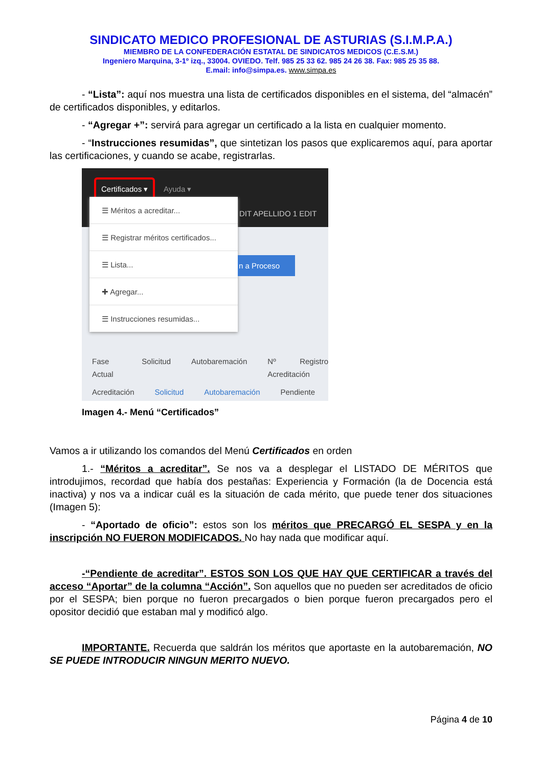SINDICATO MEDICO PROFESIONAL DE ASTURIAS (S.I.M.P.A.)
MIEMBRO DE LA CONFEDERACIÓN ESTATAL DE SINDICATOS MEDICOS (C.E.S.M.)
Ingeniero Marquina, 3-1º izq., 33004. OVIEDO. Telf. 985 25 33 62. 985 24 26 38. Fax: 985 25 35 88.
E.mail: info@simpa.es. www.simpa.es
- “Lista”: aquí nos muestra una lista de certificados disponibles en el sistema, del “almacén” de certificados disponibles, y editarlos.
- “Agregar +”: servirá para agregar un certificado a la lista en cualquier momento.
- “Instrucciones resumidas”, que sintetizan los pasos que explicaremos aquí, para aportar las certificaciones, y cuando se acabe, registrarlas.
Certificados ▾
Ayuda ▾
DIT APELLIDO 1 EDIT
☰ Méritos a acreditar...
☰ Registrar méritos certificados...
☰ Lista...
✚ Agregar...
☰ Instrucciones resumidas...
n a Proceso
Fase Actual Solicitud Autobaremación Nº Registro Acreditación
Acreditación Solicitud Autobaremación Pendiente
Imagen 4.- Menú “Certificados”
Vamos a ir utilizando los comandos del Menú Certificados en orden
1.- “Méritos a acreditar”. Se nos va a desplegar el LISTADO DE MÉRITOS que introdujimos, recordad que había dos pestañas: Experiencia y Formación (la de Docencia está inactiva) y nos va a indicar cuál es la situación de cada mérito, que puede tener dos situaciones (Imagen 5):
- “Aportado de oficio”: estos son los méritos que PRECARGÓ EL SESPA y en la inscripción NO FUERON MODIFICADOS. No hay nada que modificar aquí.
-“Pendiente de acreditar”. ESTOS SON LOS QUE HAY QUE CERTIFICAR a través del acceso “Aportar” de la columna “Acción”. Son aquellos que no pueden ser acreditados de oficio por el SESPA; bien porque no fueron precargados o bien porque fueron precargados pero el opositor decidió que estaban mal y modificó algo.
IMPORTANTE. Recuerda que saldrán los méritos que aportaste en la autobaremación, NO SE PUEDE INTRODUCIR NINGUN MERITO NUEVO.
Página 4 de 10